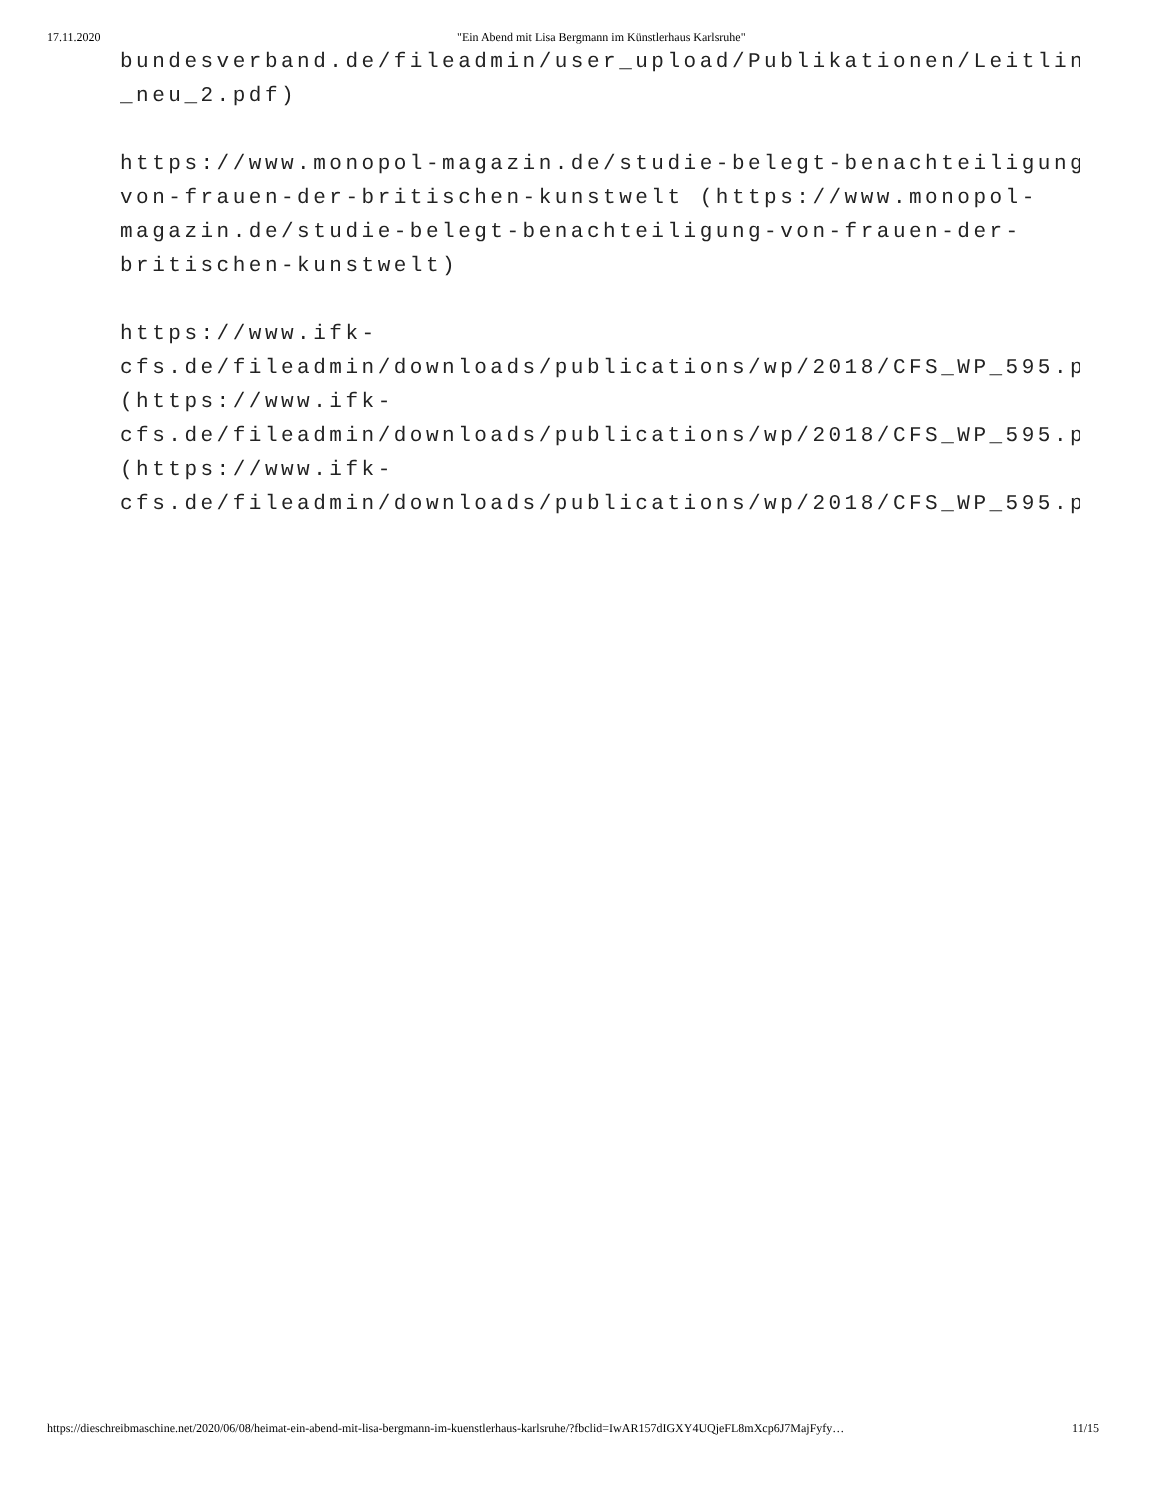17.11.2020 "Ein Abend mit Lisa Bergmann im Künstlerhaus Karlsruhe"
bundesverband.de/fileadmin/user_upload/Publikationen/Leitlinie/L
_neu_2.pdf)
https://www.monopol-magazin.de/studie-belegt-benachteiligung-
von-frauen-der-britischen-kunstwelt (https://www.monopol-
magazin.de/studie-belegt-benachteiligung-von-frauen-der-
britischen-kunstwelt)
https://www.ifk-
cfs.de/fileadmin/downloads/publications/wp/2018/CFS_WP_595.p
(https://www.ifk-
cfs.de/fileadmin/downloads/publications/wp/2018/CFS_WP_595.pdf)d
(https://www.ifk-
cfs.de/fileadmin/downloads/publications/wp/2018/CFS_WP_595.pdf)
https://dieschreibmaschine.net/2020/06/08/heimat-ein-abend-mit-lisa-bergmann-im-kuenstlerhaus-karlsruhe/?fbclid=IwAR157dIGXY4UQjeFL8mXcp6J7MajFyfy… 11/15